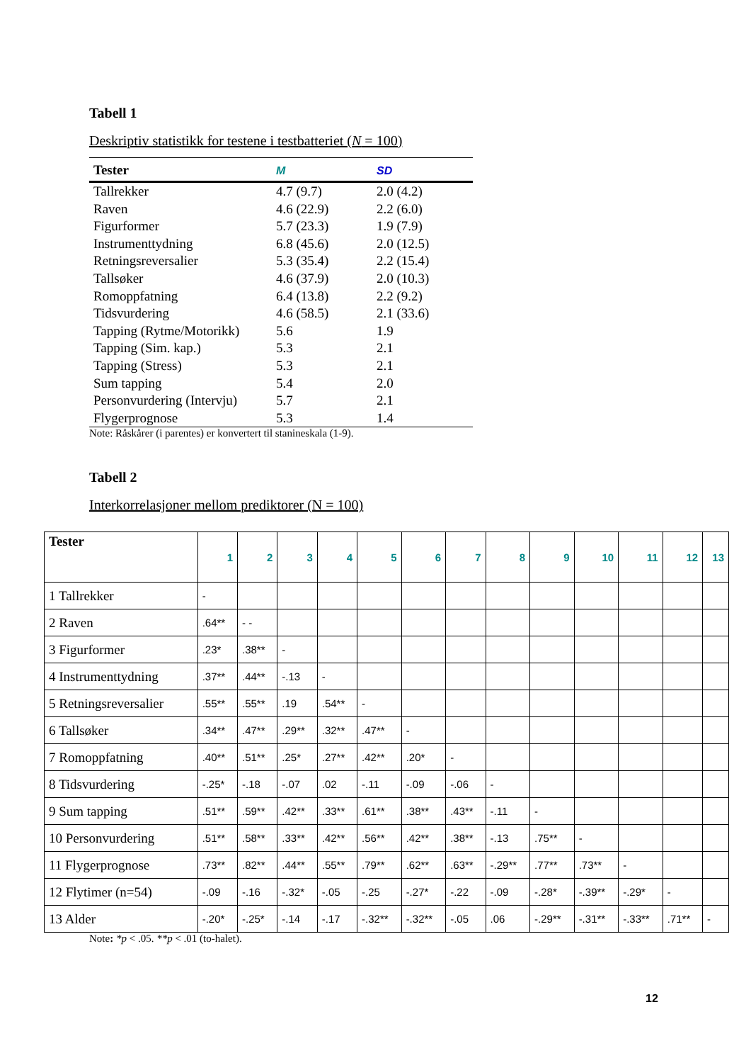Tabell 1
Deskriptiv statistikk for testene i testbatteriet (N = 100)
| Tester | M | SD |
| --- | --- | --- |
| Tallrekker | 4.7 (9.7) | 2.0 (4.2) |
| Raven | 4.6 (22.9) | 2.2 (6.0) |
| Figurformer | 5.7 (23.3) | 1.9 (7.9) |
| Instrumenttydning | 6.8 (45.6) | 2.0 (12.5) |
| Retningsreversalier | 5.3 (35.4) | 2.2 (15.4) |
| Tallsøker | 4.6 (37.9) | 2.0 (10.3) |
| Romoppfatning | 6.4 (13.8) | 2.2 (9.2) |
| Tidsvurdering | 4.6 (58.5) | 2.1 (33.6) |
| Tapping (Rytme/Motorikk) | 5.6 | 1.9 |
| Tapping (Sim. kap.) | 5.3 | 2.1 |
| Tapping (Stress) | 5.3 | 2.1 |
| Sum tapping | 5.4 | 2.0 |
| Personvurdering (Intervju) | 5.7 | 2.1 |
| Flygerprognose | 5.3 | 1.4 |
Note: Råskårer (i parentes) er konvertert til stanineskala (1-9).
Tabell 2
Interkorrelasjoner mellom prediktorer (N = 100)
| Tester | 1 | 2 | 3 | 4 | 5 | 6 | 7 | 8 | 9 | 10 | 11 | 12 | 13 |
| --- | --- | --- | --- | --- | --- | --- | --- | --- | --- | --- | --- | --- | --- |
| 1 Tallrekker | - | | | | | | | | | | | | |
| 2 Raven | .64** | - - | | | | | | | | | | | |
| 3 Figurformer | .23* | .38** | - | | | | | | | | | | |
| 4 Instrumenttydning | .37** | .44** | -.13 | - | | | | | | | | | |
| 5 Retningsreversalier | .55** | .55** | .19 | .54** | - | | | | | | | | |
| 6 Tallsøker | .34** | .47** | .29** | .32** | .47** | - | | | | | | | |
| 7 Romoppfatning | .40** | .51** | .25* | .27** | .42** | .20* | - | | | | | | |
| 8 Tidsvurdering | -.25* | -.18 | -.07 | .02 | -.11 | -.09 | -.06 | - | | | | | |
| 9 Sum tapping | .51** | .59** | .42** | .33** | .61** | .38** | .43** | -.11 | - | | | | |
| 10 Personvurdering | .51** | .58** | .33** | .42** | .56** | .42** | .38** | -.13 | .75** | - | | | |
| 11 Flygerprognose | .73** | .82** | .44** | .55** | .79** | .62** | .63** | -.29** | .77** | .73** | - | | |
| 12 Flytimer (n=54) | -.09 | -.16 | -.32* | -.05 | -.25 | -.27* | -.22 | -.09 | -.28* | -.39** | -.29* | - | |
| 13 Alder | -.20* | -.25* | -.14 | -.17 | -.32** | -.32** | -.05 | .06 | -.29** | -.31** | -.33** | .71** | - |
Note: *p < .05. **p < .01 (to-halet).
12